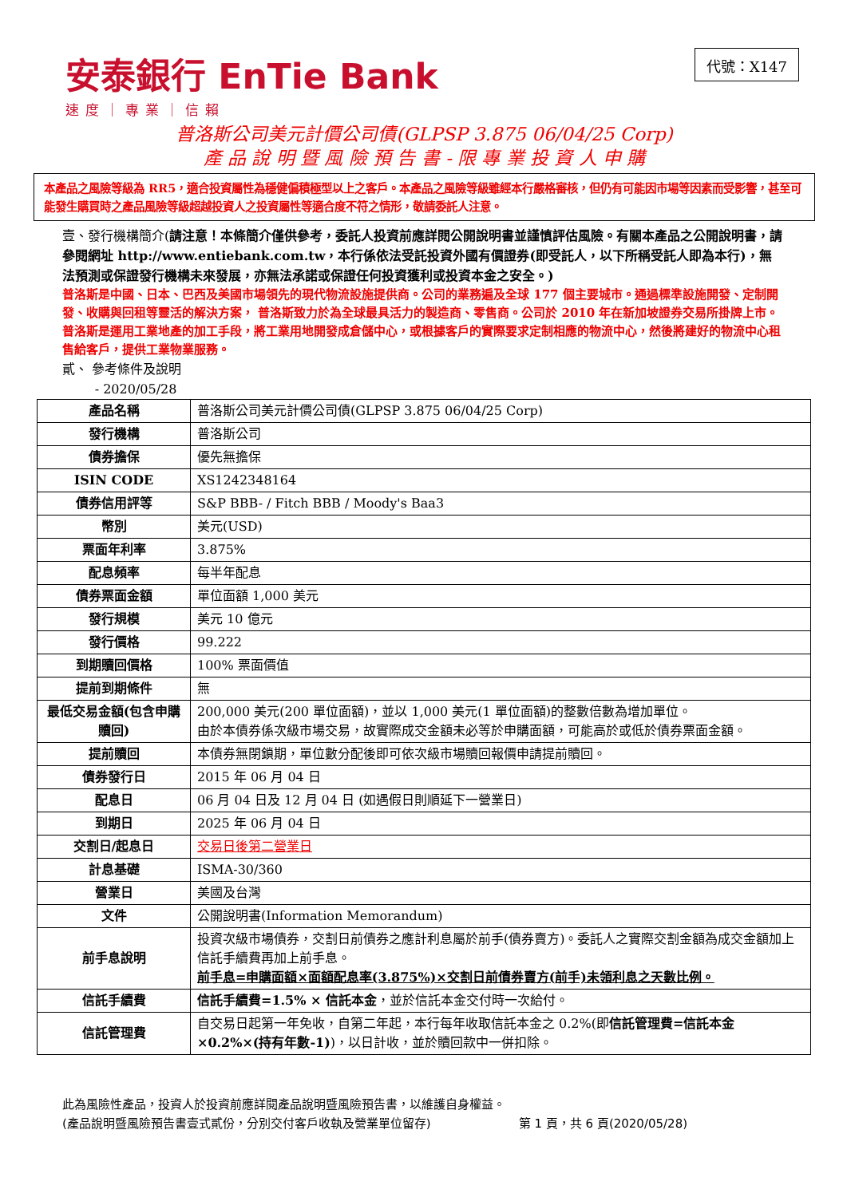安泰銀行 EnTie Bank
速度｜專業｜信賴
代號：X147
普洛斯公司美元計價公司債(GLPSP 3.875 06/04/25 Corp)
產 品 說 明 暨 風 險 預 告 書 - 限 專 業 投 資 人 申 購
本產品之風險等級為 RR5，適合投資屬性為穩健偏積極型以上之客戶。本產品之風險等級雖經本行嚴格審核，但仍有可能因市場等因素而受影響，甚至可能發生購買時之產品風險等級超越投資人之投資屬性等適合度不符之情形，敬請委託人注意。
壹、發行機構簡介(請注意！本條簡介僅供參考，委託人投資前應詳閱公開說明書並謹慎評估風險。有關本產品之公開說明書，請參閱網址 http://www.entiebank.com.tw，本行係依法受託投資外國有價證券(即受託人，以下所稱受託人即為本行)，無法預測或保證發行機構未來發展，亦無法承諾或保證任何投資獲利或投資本金之安全。)
普洛斯是中國、日本、巴西及美國市場領先的現代物流設施提供商。公司的業務遍及全球 177 個主要城市。通過標準設施開發、定制開發、收購與回租等靈活的解決方案， 普洛斯致力於為全球最具活力的製造商、零售商。公司於 2010 年在新加坡證券交易所掛牌上市。普洛斯是運用工業地產的加工手段，將工業用地開發成倉儲中心，或根據客戶的實際要求定制相應的物流中心，然後將建好的物流中心租售給客戶，提供工業物業服務。
貳、 參考條件及說明
- 2020/05/28
| 產品名稱 | 普洛斯公司美元計價公司債(GLPSP 3.875 06/04/25 Corp) |
| 發行機構 | 普洛斯公司 |
| 債券擔保 | 優先無擔保 |
| ISIN CODE | XS1242348164 |
| 債券信用評等 | S&P BBB- / Fitch BBB / Moody's Baa3 |
| 幣別 | 美元(USD) |
| 票面年利率 | 3.875% |
| 配息頻率 | 每半年配息 |
| 債券票面金額 | 單位面額 1,000 美元 |
| 發行規模 | 美元 10 億元 |
| 發行價格 | 99.222 |
| 到期贖回價格 | 100% 票面價值 |
| 提前到期條件 | 無 |
| 最低交易金額(包含申購贖回) | 200,000 美元(200 單位面額)，並以 1,000 美元(1 單位面額)的整數倍數為增加單位。 由於本債券係次級市場交易，故實際成交金額未必等於申購面額，可能高於或低於債券票面金額。 |
| 提前贖回 | 本債券無閉鎖期，單位數分配後即可依次級市場贖回報價申請提前贖回。 |
| 債券發行日 | 2015 年 06 月 04 日 |
| 配息日 | 06 月 04 日及 12 月 04 日 (如遇假日則順延下一營業日) |
| 到期日 | 2025 年 06 月 04 日 |
| 交割日/起息日 | 交易日後第二營業日 |
| 計息基礎 | ISMA-30/360 |
| 營業日 | 美國及台灣 |
| 文件 | 公開說明書(Information Memorandum) |
| 前手息說明 | 投資次級市場債券，交割日前債券之應計利息屬於前手(債券賣方)。委託人之實際交割金額為成交金額加上信託手續費再加上前手息。 前手息=申購面額×面額配息率(3.875%)×交割日前債券賣方(前手)未領利息之天數比例。 |
| 信託手續費 | 信託手續費=1.5% × 信託本金 ，並於信託本金交付時一次給付。 |
| 信託管理費 | 自交易日起第一年免收，自第二年起，本行每年收取信託本金之 0.2%(即 信託管理費=信託本金×0.2%×(持有年數-1) )，以日計收，並於贖回款中一併扣除。 |
此為風險性產品，投資人於投資前應詳閱產品說明暨風險預告書，以維護自身權益。
(產品說明暨風險預告書壹式貳份，分別交付客戶收執及營業單位留存) 第 1 頁，共 6 頁(2020/05/28)